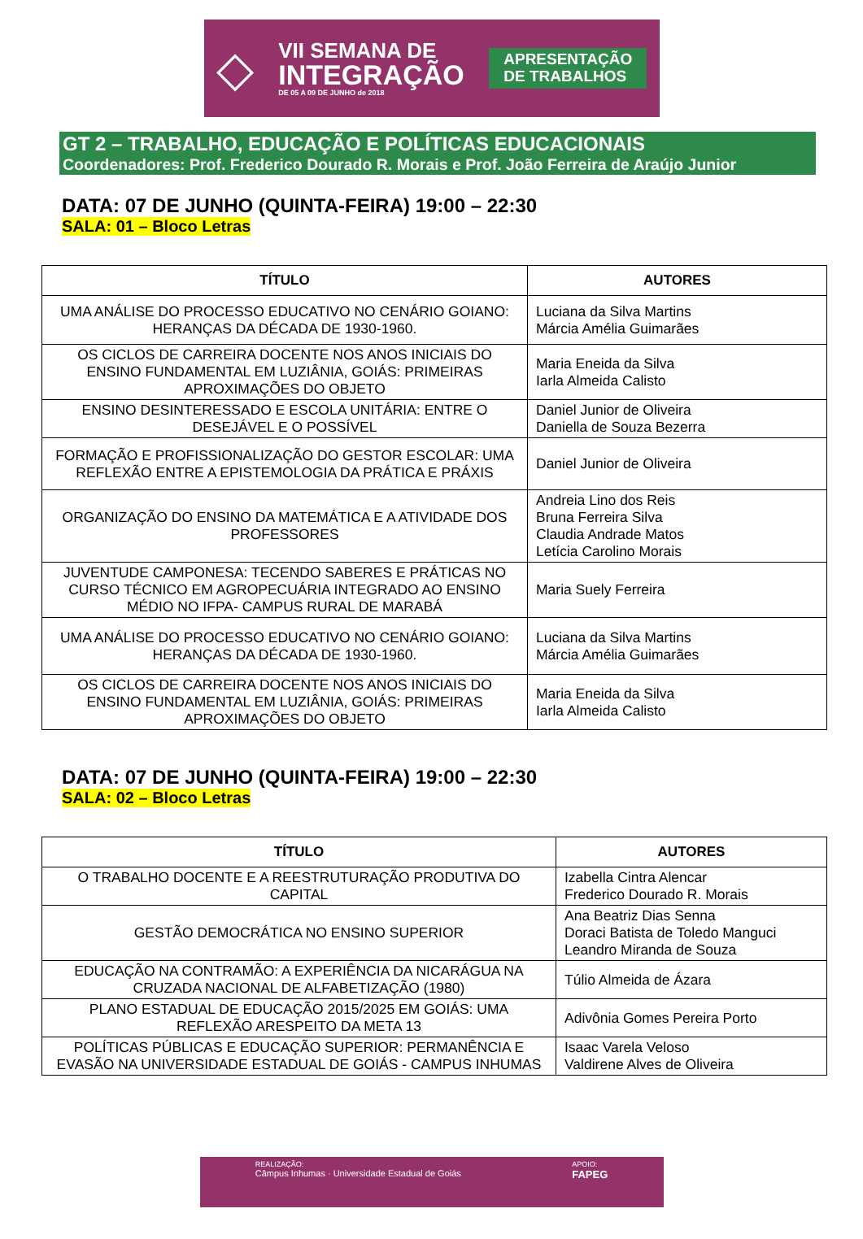◇
VII SEMANA DE
INTEGRAÇÃO
DE 05 A 09 DE JUNHO de 2018
APRESENTAÇÃO
DE TRABALHOS
GT 2 – TRABALHO, EDUCAÇÃO E POLÍTICAS EDUCACIONAIS
Coordenadores: Prof. Frederico Dourado R. Morais e Prof. João Ferreira de Araújo Junior
DATA: 07 DE JUNHO (QUINTA-FEIRA) 19:00 – 22:30
SALA: 01 – Bloco Letras
| TÍTULO | AUTORES |
| --- | --- |
| UMA ANÁLISE DO PROCESSO EDUCATIVO NO CENÁRIO GOIANO: HERANÇAS DA DÉCADA DE 1930-1960. | Luciana da Silva Martins Márcia Amélia Guimarães |
| OS CICLOS DE CARREIRA DOCENTE NOS ANOS INICIAIS DO ENSINO FUNDAMENTAL EM LUZIÂNIA, GOIÁS: PRIMEIRAS APROXIMAÇÕES DO OBJETO | Maria Eneida da Silva Iarla Almeida Calisto |
| ENSINO DESINTERESSADO E ESCOLA UNITÁRIA: ENTRE O DESEJÁVEL E O POSSÍVEL | Daniel Junior de Oliveira Daniella de Souza Bezerra |
| FORMAÇÃO E PROFISSIONALIZAÇÃO DO GESTOR ESCOLAR: UMA REFLEXÃO ENTRE A EPISTEMOLOGIA DA PRÁTICA E PRÁXIS | Daniel Junior de Oliveira |
| ORGANIZAÇÃO DO ENSINO DA MATEMÁTICA E A ATIVIDADE DOS PROFESSORES | Andreia Lino dos Reis Bruna Ferreira Silva Claudia Andrade Matos Letícia Carolino Morais |
| JUVENTUDE CAMPONESA: TECENDO SABERES E PRÁTICAS NO CURSO TÉCNICO EM AGROPECUÁRIA INTEGRADO AO ENSINO MÉDIO NO IFPA- CAMPUS RURAL DE MARABÁ | Maria Suely Ferreira |
| UMA ANÁLISE DO PROCESSO EDUCATIVO NO CENÁRIO GOIANO: HERANÇAS DA DÉCADA DE 1930-1960. | Luciana da Silva Martins Márcia Amélia Guimarães |
| OS CICLOS DE CARREIRA DOCENTE NOS ANOS INICIAIS DO ENSINO FUNDAMENTAL EM LUZIÂNIA, GOIÁS: PRIMEIRAS APROXIMAÇÕES DO OBJETO | Maria Eneida da Silva Iarla Almeida Calisto |
DATA: 07 DE JUNHO (QUINTA-FEIRA) 19:00 – 22:30
SALA: 02 – Bloco Letras
| TÍTULO | AUTORES |
| --- | --- |
| O TRABALHO DOCENTE E A REESTRUTURAÇÃO PRODUTIVA DO CAPITAL | Izabella Cintra Alencar Frederico Dourado R. Morais |
| GESTÃO DEMOCRÁTICA NO ENSINO SUPERIOR | Ana Beatriz Dias Senna Doraci Batista de Toledo Manguci Leandro Miranda de Souza |
| EDUCAÇÃO NA CONTRAMÃO: A EXPERIÊNCIA DA NICARÁGUA NA CRUZADA NACIONAL DE ALFABETIZAÇÃO (1980) | Túlio Almeida de Ázara |
| PLANO ESTADUAL DE EDUCAÇÃO 2015/2025 EM GOIÁS: UMA REFLEXÃO ARESPEITO DA META 13 | Adivônia Gomes Pereira Porto |
| POLÍTICAS PÚBLICAS E EDUCAÇÃO SUPERIOR: PERMANÊNCIA E EVASÃO NA UNIVERSIDADE ESTADUAL DE GOIÁS - CAMPUS INHUMAS | Isaac Varela Veloso Valdirene Alves de Oliveira |
REALIZAÇÃO:
Câmpus Inhumas · Universidade Estadual de Goiás
APOIO:
FAPEG